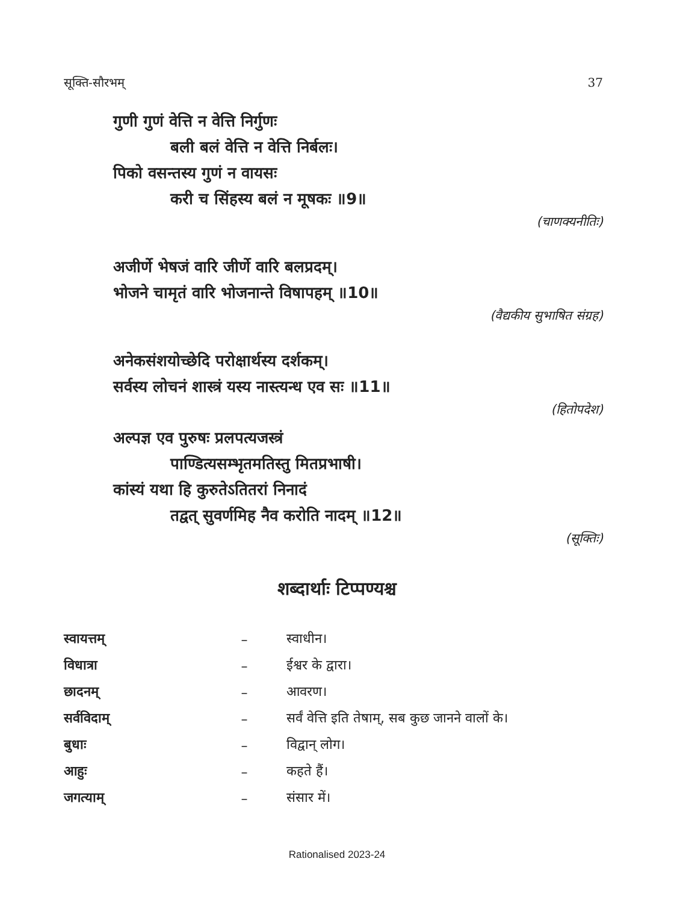सूक्ति-सौरभम् 37
गुणी गुणं वेत्ति न वेत्ति निर्गुणः
बली बलं वेत्ति न वेत्ति निर्बलः।
पिको वसन्तस्य गुणं न वायसः
करी च सिंहस्य बलं न मूषकः ॥9॥
(चाणक्यनीतिः)
अजीर्णे भेषजं वारि जीर्णे वारि बलप्रदम्।
भोजने चामृतं वारि भोजनान्ते विषापहम् ॥10॥
(वैद्यकीय सुभाषित संग्रह)
अनेकसंशयोच्छेदि परोक्षार्थस्य दर्शकम्।
सर्वस्य लोचनं शास्त्रं यस्य नास्त्यन्ध एव सः ॥11॥
(हितोपदेश)
अल्पज्ञ एव पुरुषः प्रलपत्यजस्त्रं
पाण्डित्यसम्भृतमतिस्तु मितप्रभाषी।
कांस्यं यथा हि कुरुतेऽतितरां निनादं
तद्वत् सुवर्णमिह नैव करोति नादम् ॥12॥
(सूक्तिः)
शब्दार्थाः टिप्पण्यश्च
| स्वायत्तम् | – | स्वाधीन। |
| विधात्रा | – | ईश्वर के द्वारा। |
| छादनम् | – | आवरण। |
| सर्वविदाम् | – | सर्वं वेत्ति इति तेषाम्, सब कुछ जानने वालों के। |
| बुधाः | – | विद्वान् लोग। |
| आहुः | – | कहते हैं। |
| जगत्याम् | – | संसार में। |
Rationalised 2023-24